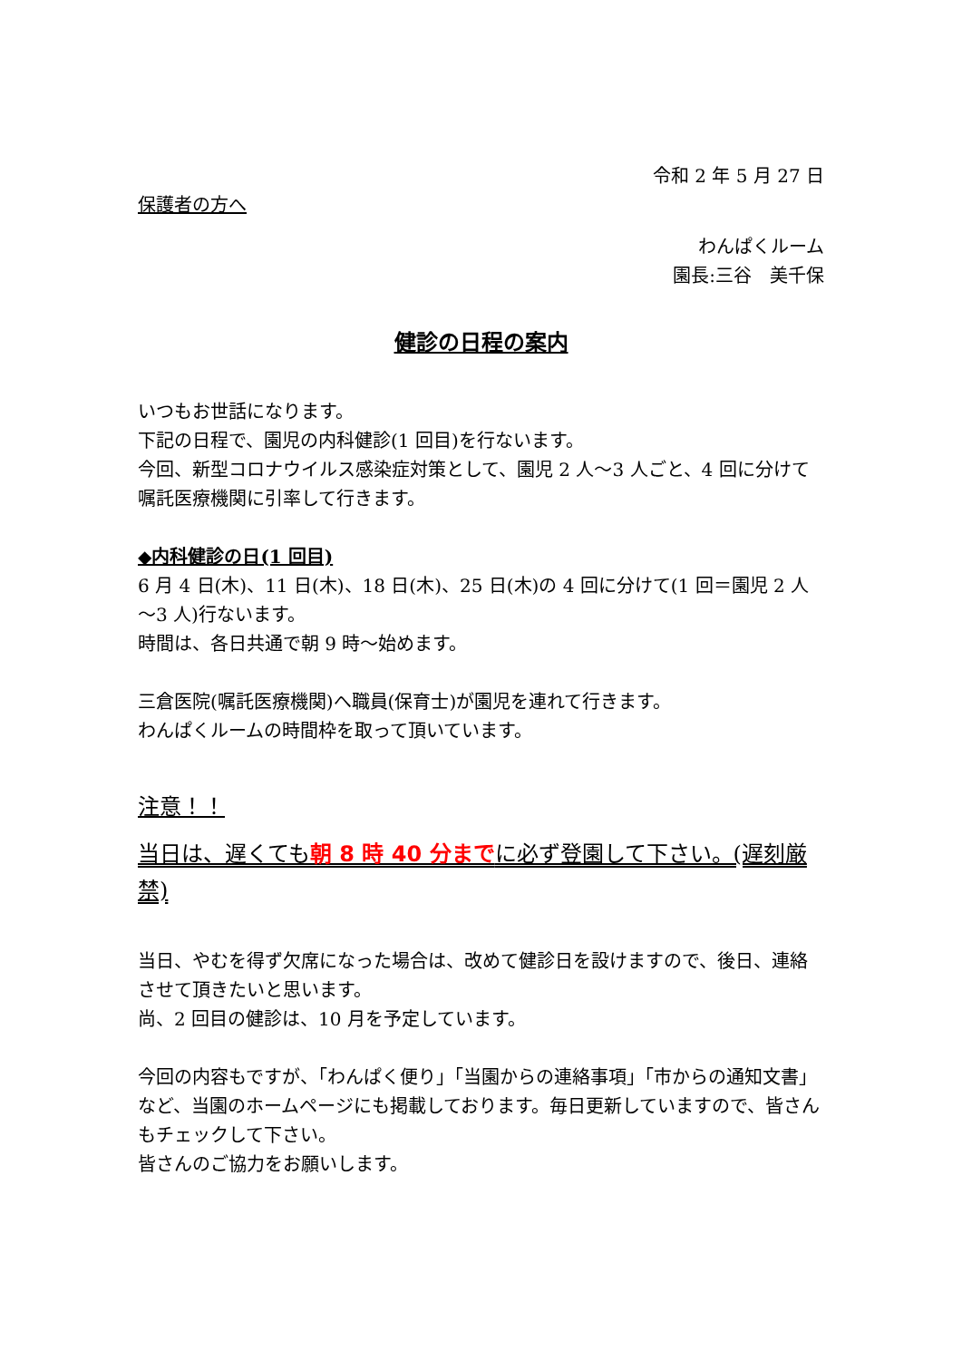令和 2 年 5 月 27 日
保護者の方へ
わんぱくルーム
園長:三谷　美千保
健診の日程の案内
いつもお世話になります。
下記の日程で、園児の内科健診(1 回目)を行ないます。
今回、新型コロナウイルス感染症対策として、園児 2 人～3 人ごと、4 回に分けて嘱託医療機関に引率して行きます。
◆内科健診の日(1 回目)
6 月 4 日(木)、11 日(木)、18 日(木)、25 日(木)の 4 回に分けて(1 回＝園児 2 人～3 人)行ないます。
時間は、各日共通で朝 9 時～始めます。
三倉医院(嘱託医療機関)へ職員(保育士)が園児を連れて行きます。
わんぱくルームの時間枠を取って頂いています。
注意！！
当日は、遅くても朝 8 時 40 分までに必ず登園して下さい。(遅刻厳禁)
当日、やむを得ず欠席になった場合は、改めて健診日を設けますので、後日、連絡させて頂きたいと思います。
尚、2 回目の健診は、10 月を予定しています。
今回の内容もですが、「わんぱく便り」「当園からの連絡事項」「市からの通知文書」など、当園のホームページにも掲載しております。毎日更新していますので、皆さんもチェックして下さい。
皆さんのご協力をお願いします。